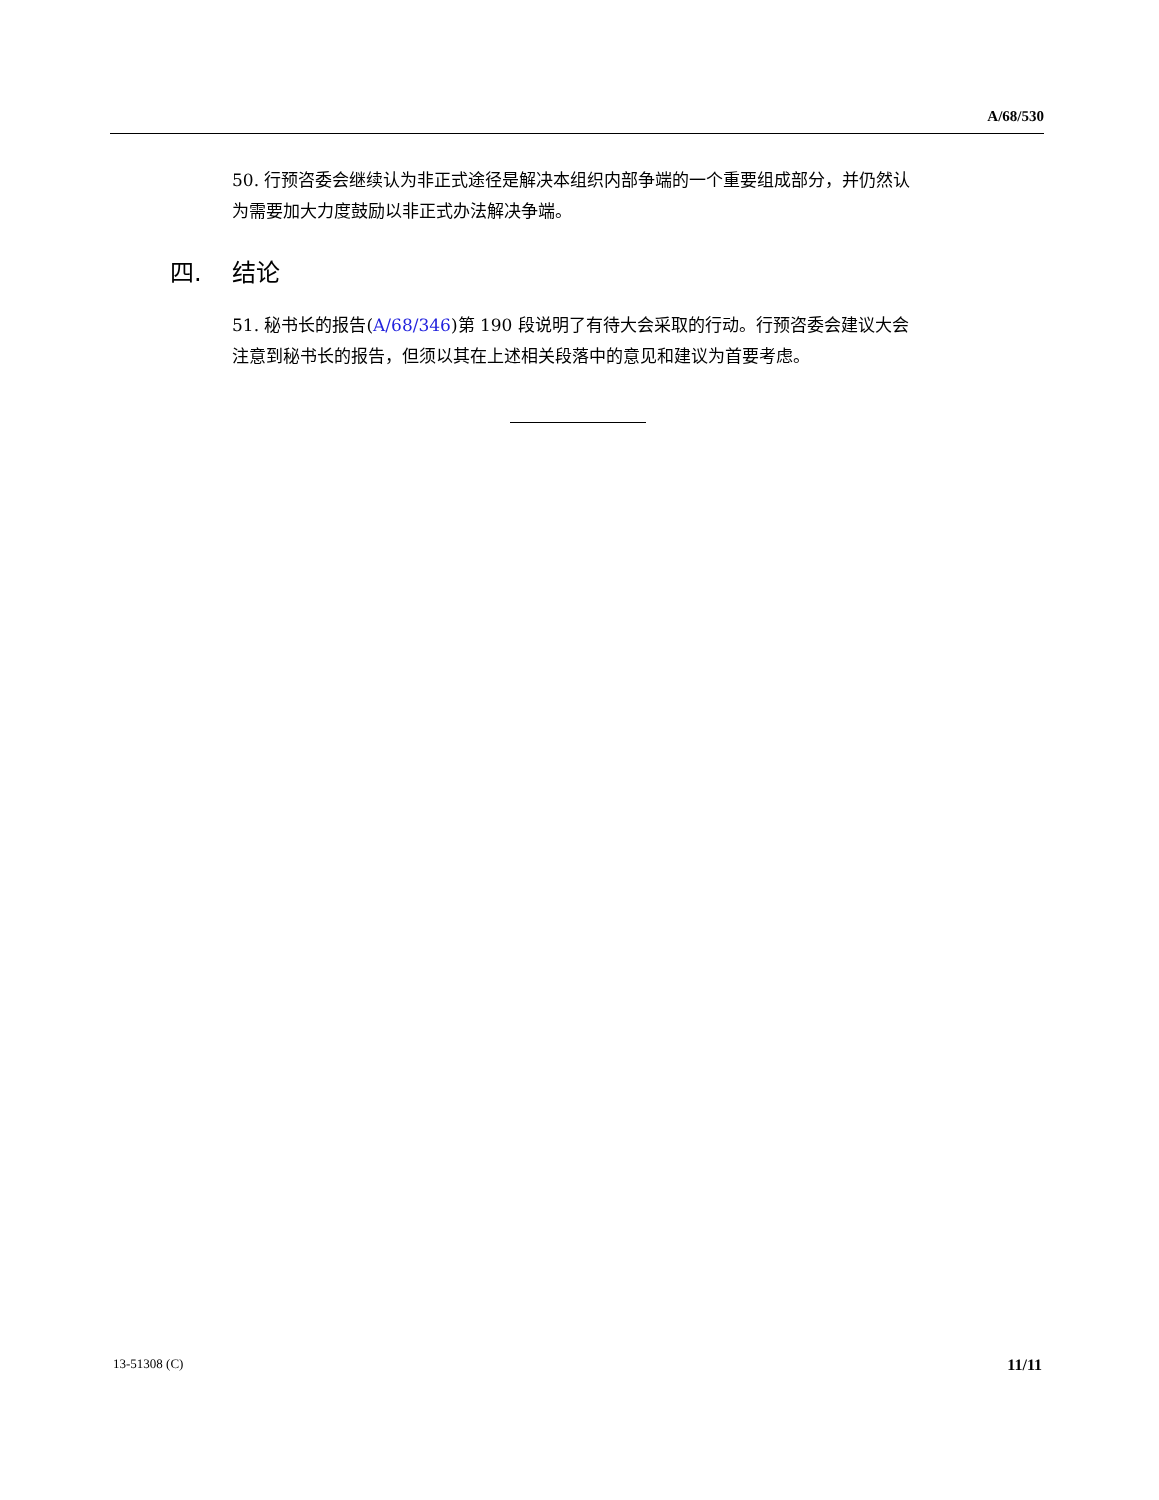A/68/530
50. 行预咨委会继续认为非正式途径是解决本组织内部争端的一个重要组成部分，并仍然认为需要加大力度鼓励以非正式办法解决争端。
四. 结论
51. 秘书长的报告(A/68/346)第 190 段说明了有待大会采取的行动。行预咨委会建议大会注意到秘书长的报告，但须以其在上述相关段落中的意见和建议为首要考虑。
13-51308 (C) 11/11